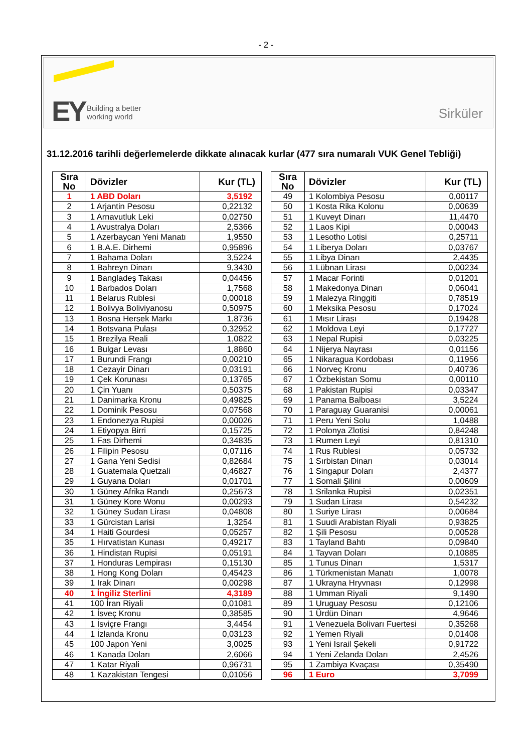- 2 -
EY
Building a better
working world
Sirküler
31.12.2016 tarihli değerlemelerde dikkate alınacak kurlar (477 sıra numaralı VUK Genel Tebliği)
| Sıra No | Dövizler | Kur (TL) |
| --- | --- | --- |
| 1 | 1 ABD Doları | 3,5192 |
| 2 | 1 Arjantin Pesosu | 0,22132 |
| 3 | 1 Arnavutluk Leki | 0,02750 |
| 4 | 1 Avustralya Doları | 2,5366 |
| 5 | 1 Azerbaycan Yeni Manatı | 1,9550 |
| 6 | 1 B.A.E. Dirhemi | 0,95896 |
| 7 | 1 Bahama Doları | 3,5224 |
| 8 | 1 Bahreyn Dinarı | 9,3430 |
| 9 | 1 Bangladeş Takası | 0,04456 |
| 10 | 1 Barbados Doları | 1,7568 |
| 11 | 1 Belarus Rublesi | 0,00018 |
| 12 | 1 Bolivya Boliviyanosu | 0,50975 |
| 13 | 1 Bosna Hersek Markı | 1,8736 |
| 14 | 1 Botsvana Pulası | 0,32952 |
| 15 | 1 Brezilya Reali | 1,0822 |
| 16 | 1 Bulgar Levası | 1,8860 |
| 17 | 1 Burundi Frangı | 0,00210 |
| 18 | 1 Cezayir Dinarı | 0,03191 |
| 19 | 1 Çek Korunası | 0,13765 |
| 20 | 1 Çin Yuanı | 0,50375 |
| 21 | 1 Danimarka Kronu | 0,49825 |
| 22 | 1 Dominik Pesosu | 0,07568 |
| 23 | 1 Endonezya Rupisi | 0,00026 |
| 24 | 1 Etiyopya Birri | 0,15725 |
| 25 | 1 Fas Dirhemi | 0,34835 |
| 26 | 1 Filipin Pesosu | 0,07116 |
| 27 | 1 Gana Yeni Sedisi | 0,82684 |
| 28 | 1 Guatemala Quetzali | 0,46827 |
| 29 | 1 Guyana Doları | 0,01701 |
| 30 | 1 Güney Afrika Randı | 0,25673 |
| 31 | 1 Güney Kore Wonu | 0,00293 |
| 32 | 1 Güney Sudan Lirası | 0,04808 |
| 33 | 1 Gürcistan Larisi | 1,3254 |
| 34 | 1 Haiti Gourdesi | 0,05257 |
| 35 | 1 Hırvatistan Kunası | 0,49217 |
| 36 | 1 Hindistan Rupisi | 0,05191 |
| 37 | 1 Honduras Lempirası | 0,15130 |
| 38 | 1 Hong Kong Doları | 0,45423 |
| 39 | 1 Irak Dinarı | 0,00298 |
| 40 | 1 İngiliz Sterlini | 4,3189 |
| 41 | 100 İran Riyali | 0,01081 |
| 42 | 1 İsveç Kronu | 0,38585 |
| 43 | 1 İsviçre Frangı | 3,4454 |
| 44 | 1 İzlanda Kronu | 0,03123 |
| 45 | 100 Japon Yeni | 3,0025 |
| 46 | 1 Kanada Doları | 2,6066 |
| 47 | 1 Katar Riyali | 0,96731 |
| 48 | 1 Kazakistan Tengesi | 0,01056 |
| Sıra No | Dövizler | Kur (TL) |
| --- | --- | --- |
| 49 | 1 Kolombiya Pesosu | 0,00117 |
| 50 | 1 Kosta Rika Kolonu | 0,00639 |
| 51 | 1 Kuveyt Dinarı | 11,4470 |
| 52 | 1 Laos Kipi | 0,00043 |
| 53 | 1 Lesotho Lotisi | 0,25711 |
| 54 | 1 Liberya Doları | 0,03767 |
| 55 | 1 Libya Dinarı | 2,4435 |
| 56 | 1 Lübnan Lirası | 0,00234 |
| 57 | 1 Macar Forinti | 0,01201 |
| 58 | 1 Makedonya Dinarı | 0,06041 |
| 59 | 1 Malezya Ringgiti | 0,78519 |
| 60 | 1 Meksika Pesosu | 0,17024 |
| 61 | 1 Mısır Lirası | 0,19428 |
| 62 | 1 Moldova Leyi | 0,17727 |
| 63 | 1 Nepal Rupisi | 0,03225 |
| 64 | 1 Nijerya Nayrası | 0,01156 |
| 65 | 1 Nikaragua Kordobası | 0,11956 |
| 66 | 1 Norveç Kronu | 0,40736 |
| 67 | 1 Özbekistan Somu | 0,00110 |
| 68 | 1 Pakistan Rupisi | 0,03347 |
| 69 | 1 Panama Balboası | 3,5224 |
| 70 | 1 Paraguay Guaranisi | 0,00061 |
| 71 | 1 Peru Yeni Solu | 1,0488 |
| 72 | 1 Polonya Zlotisi | 0,84248 |
| 73 | 1 Rumen Leyi | 0,81310 |
| 74 | 1 Rus Rublesi | 0,05732 |
| 75 | 1 Sırbistan Dinarı | 0,03014 |
| 76 | 1 Singapur Doları | 2,4377 |
| 77 | 1 Somali Şilini | 0,00609 |
| 78 | 1 Srilanka Rupisi | 0,02351 |
| 79 | 1 Sudan Lirası | 0,54232 |
| 80 | 1 Suriye Lirası | 0,00684 |
| 81 | 1 Suudi Arabistan Riyali | 0,93825 |
| 82 | 1 Şili Pesosu | 0,00528 |
| 83 | 1 Tayland Bahtı | 0,09840 |
| 84 | 1 Tayvan Doları | 0,10885 |
| 85 | 1 Tunus Dinarı | 1,5317 |
| 86 | 1 Türkmenistan Manatı | 1,0078 |
| 87 | 1 Ukrayna Hryvnası | 0,12998 |
| 88 | 1 Umman Riyali | 9,1490 |
| 89 | 1 Uruguay Pesosu | 0,12106 |
| 90 | 1 Ürdün Dinarı | 4,9646 |
| 91 | 1 Venezuela Bolivarı Fuertesi | 0,35268 |
| 92 | 1 Yemen Riyali | 0,01408 |
| 93 | 1 Yeni İsrail Şekeli | 0,91722 |
| 94 | 1 Yeni Zelanda Doları | 2,4526 |
| 95 | 1 Zambiya Kvaçası | 0,35490 |
| 96 | 1 Euro | 3,7099 |